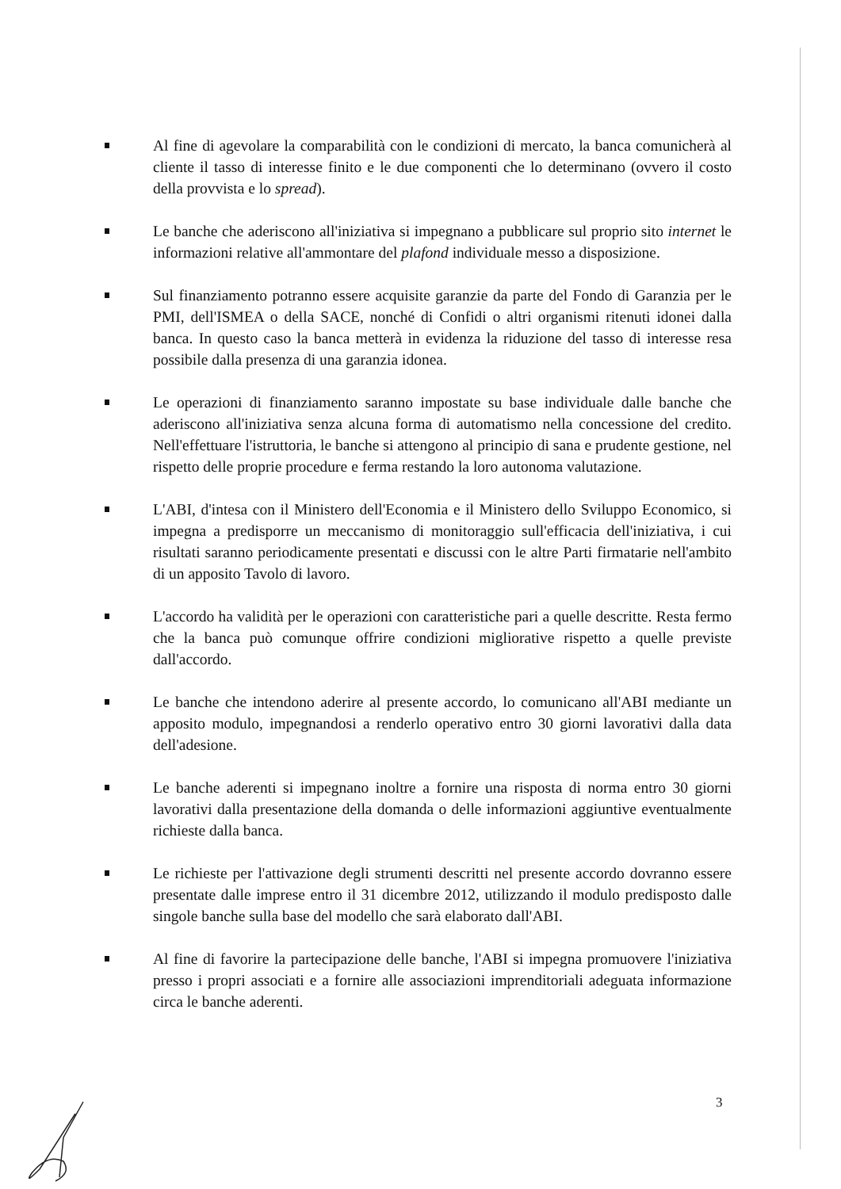Al fine di agevolare la comparabilità con le condizioni di mercato, la banca comunicherà al cliente il tasso di interesse finito e le due componenti che lo determinano (ovvero il costo della provvista e lo spread).
Le banche che aderiscono all'iniziativa si impegnano a pubblicare sul proprio sito internet le informazioni relative all'ammontare del plafond individuale messo a disposizione.
Sul finanziamento potranno essere acquisite garanzie da parte del Fondo di Garanzia per le PMI, dell'ISMEA o della SACE, nonché di Confidi o altri organismi ritenuti idonei dalla banca. In questo caso la banca metterà in evidenza la riduzione del tasso di interesse resa possibile dalla presenza di una garanzia idonea.
Le operazioni di finanziamento saranno impostate su base individuale dalle banche che aderiscono all'iniziativa senza alcuna forma di automatismo nella concessione del credito. Nell'effettuare l'istruttoria, le banche si attengono al principio di sana e prudente gestione, nel rispetto delle proprie procedure e ferma restando la loro autonoma valutazione.
L'ABI, d'intesa con il Ministero dell'Economia e il Ministero dello Sviluppo Economico, si impegna a predisporre un meccanismo di monitoraggio sull'efficacia dell'iniziativa, i cui risultati saranno periodicamente presentati e discussi con le altre Parti firmatarie nell'ambito di un apposito Tavolo di lavoro.
L'accordo ha validità per le operazioni con caratteristiche pari a quelle descritte. Resta fermo che la banca può comunque offrire condizioni migliorative rispetto a quelle previste dall'accordo.
Le banche che intendono aderire al presente accordo, lo comunicano all'ABI mediante un apposito modulo, impegnandosi a renderlo operativo entro 30 giorni lavorativi dalla data dell'adesione.
Le banche aderenti si impegnano inoltre a fornire una risposta di norma entro 30 giorni lavorativi dalla presentazione della domanda o delle informazioni aggiuntive eventualmente richieste dalla banca.
Le richieste per l'attivazione degli strumenti descritti nel presente accordo dovranno essere presentate dalle imprese entro il 31 dicembre 2012, utilizzando il modulo predisposto dalle singole banche sulla base del modello che sarà elaborato dall'ABI.
Al fine di favorire la partecipazione delle banche, l'ABI si impegna promuovere l'iniziativa presso i propri associati e a fornire alle associazioni imprenditoriali adeguata informazione circa le banche aderenti.
3